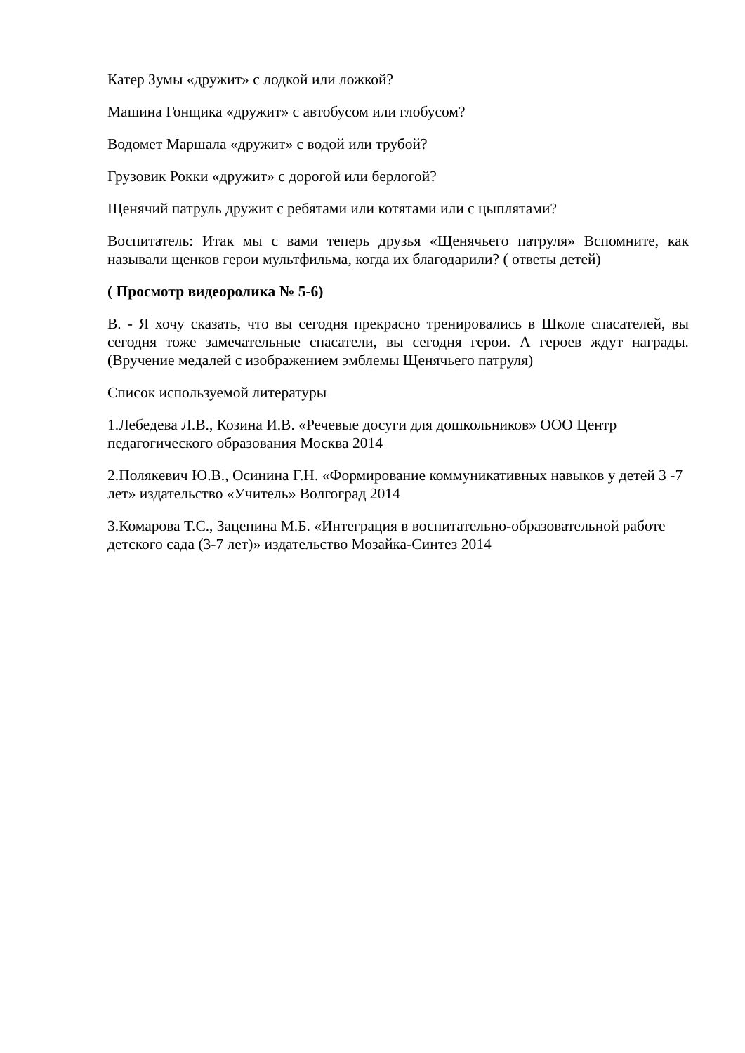Катер Зумы «дружит» с лодкой или ложкой?
Машина Гонщика «дружит» с автобусом или глобусом?
Водомет Маршала «дружит» с водой или трубой?
Грузовик Рокки «дружит» с дорогой или берлогой?
Щенячий патруль дружит с ребятами или котятами или с цыплятами?
Воспитатель: Итак мы с вами теперь друзья «Щенячьего патруля» Вспомните, как называли щенков герои мультфильма, когда их благодарили? ( ответы детей)
( Просмотр видеоролика № 5-6)
В. - Я хочу сказать, что вы сегодня прекрасно тренировались в Школе спасателей, вы сегодня тоже замечательные спасатели, вы сегодня герои. А героев ждут награды. (Вручение медалей с изображением эмблемы Щенячьего патруля)
Список используемой литературы
1.Лебедева Л.В., Козина И.В. «Речевые досуги для дошкольников» ООО Центр педагогического образования Москва 2014
2.Полякевич Ю.В., Осинина Г.Н. «Формирование коммуникативных навыков у детей 3 -7 лет» издательство «Учитель» Волгоград 2014
3.Комарова Т.С., Зацепина М.Б. «Интеграция в воспитательно-образовательной работе детского сада (3-7 лет)» издательство Мозайка-Синтез 2014